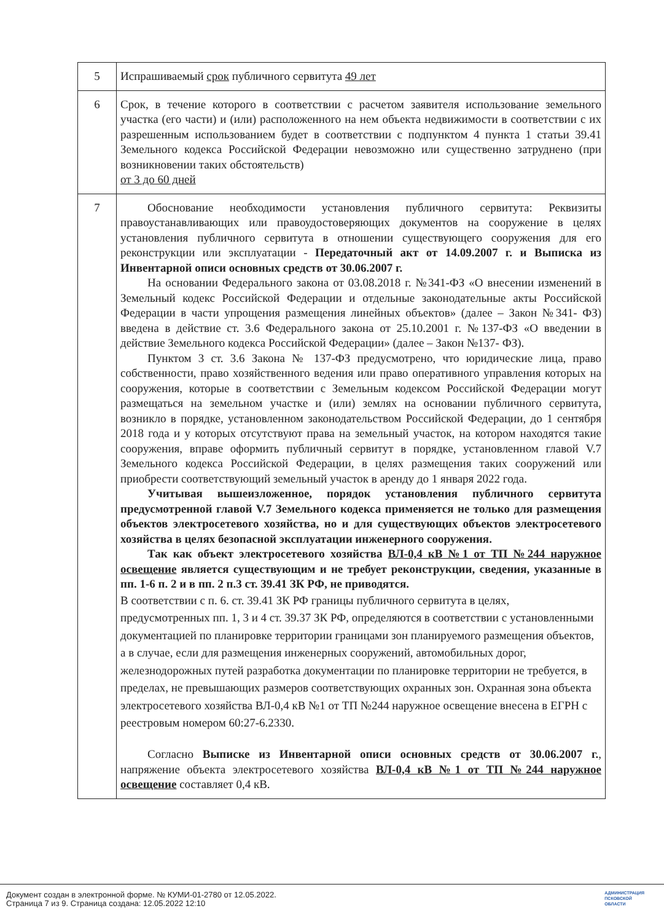| 5 | Испрашиваемый срок публичного сервитута 49 лет |
| 6 | Срок, в течение которого в соответствии с расчетом заявителя использование земельного участка (его части) и (или) расположенного на нем объекта недвижимости в соответствии с их разрешенным использованием будет в соответствии с подпунктом 4 пункта 1 статьи 39.41 Земельного кодекса Российской Федерации невозможно или существенно затруднено (при возникновении таких обстоятельств) от 3 до 60 дней |
| 7 | Обоснование необходимости установления публичного сервитута: Реквизиты правоустанавливающих или правоудостоверяющих документов на сооружение в целях установления публичного сервитута в отношении существующего сооружения для его реконструкции или эксплуатации - Передаточный акт от 14.09.2007 г. и Выписка из Инвентарной описи основных средств от 30.06.2007 г. На основании Федерального закона от 03.08.2018 г. №341-ФЗ «О внесении изменений в Земельный кодекс Российской Федерации и отдельные законодательные акты Российской Федерации в части упрощения размещения линейных объектов» (далее – Закон №341- ФЗ) введена в действие ст. 3.6 Федерального закона от 25.10.2001 г. №137-ФЗ «О введении в действие Земельного кодекса Российской Федерации» (далее – Закон №137- ФЗ). Пунктом 3 ст. 3.6 Закона № 137-ФЗ предусмотрено, что юридические лица, право собственности, право хозяйственного ведения или право оперативного управления которых на сооружения, которые в соответствии с Земельным кодексом Российской Федерации могут размещаться на земельном участке и (или) землях на основании публичного сервитута, возникло в порядке, установленном законодательством Российской Федерации, до 1 сентября 2018 года и у которых отсутствуют права на земельный участок, на котором находятся такие сооружения, вправе оформить публичный сервитут в порядке, установленном главой V.7 Земельного кодекса Российской Федерации, в целях размещения таких сооружений или приобрести соответствующий земельный участок в аренду до 1 января 2022 года. Учитывая вышеизложенное, порядок установления публичного сервитута предусмотренной главой V.7 Земельного кодекса применяется не только для размещения объектов электросетевого хозяйства, но и для существующих объектов электросетевого хозяйства в целях безопасной эксплуатации инженерного сооружения. Так как объект электросетевого хозяйства ВЛ-0,4 кВ №1 от ТП №244 наружное освещение является существующим и не требует реконструкции, сведения, указанные в пп. 1-6 п. 2 и в пп. 2 п.3 ст. 39.41 ЗК РФ, не приводятся. В соответствии с п. 6. ст. 39.41 ЗК РФ границы публичного сервитута в целях, предусмотренных пп. 1, 3 и 4 ст. 39.37 ЗК РФ, определяются в соответствии с установленными документацией по планировке территории границами зон планируемого размещения объектов, а в случае, если для размещения инженерных сооружений, автомобильных дорог, железнодорожных путей разработка документации по планировке территории не требуется, в пределах, не превышающих размеров соответствующих охранных зон. Охранная зона объекта электросетевого хозяйства ВЛ-0,4 кВ №1 от ТП №244 наружное освещение внесена в ЕГРН с реестровым номером 60:27-6.2330. Согласно Выписке из Инвентарной описи основных средств от 30.06.2007 г. , напряжение объекта электросетевого хозяйства ВЛ-0,4 кВ №1 от ТП №244 наружное освещение составляет 0,4 кВ. |
Документ создан в электронной форме. № КУМИ-01-2780 от 12.05.2022.
Страница 7 из 9. Страница создана: 12.05.2022 12:10
АДМИНИСТРАЦИЯ
ПСКОВСКОЙ
ОБЛАСТИ